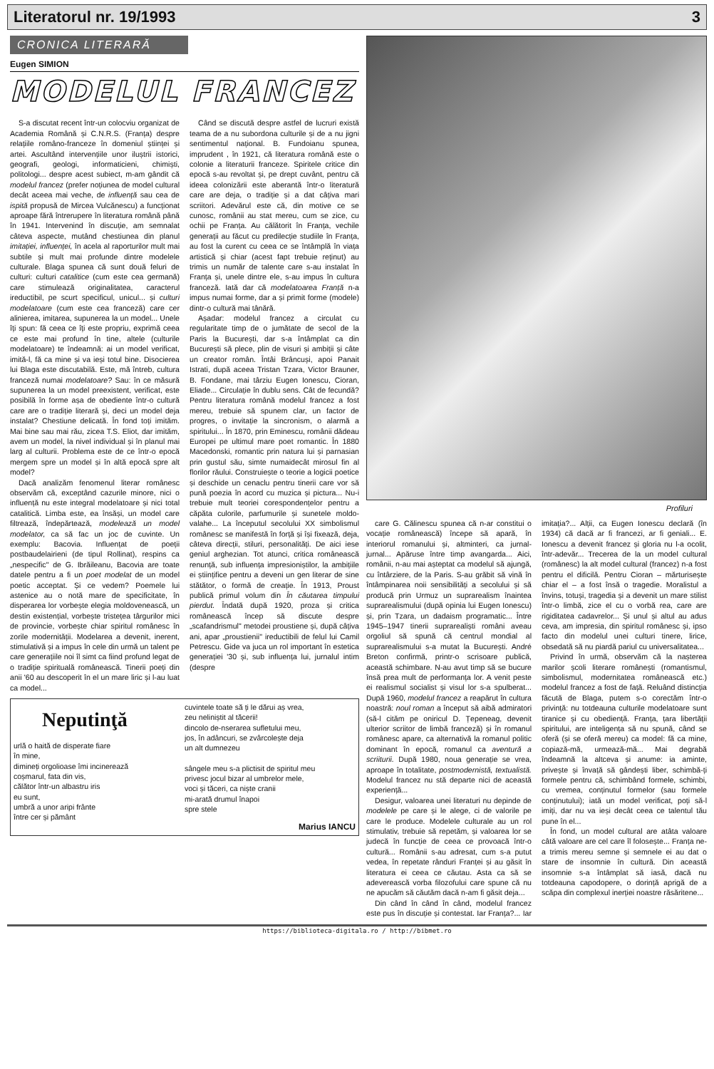Literatorul nr. 19/1993 3
CRONICA LITERARĂ
Eugen SIMION
MODELUL FRANCEZ
S-a discutat recent într-un colocviu organizat de Academia Română și C.N.R.S. (Franța) despre relațiile româno-franceze în domeniul științei și artei. Ascultând intervențiile unor iluștrii istorici, geografi, geologi, informaticieni, chimiști, politologi... despre acest subiect, m-am gândit că modelul francez (prefer noțiunea de model cultural decât aceea mai veche, de influență sau cea de ispită propusă de Mircea Vulcănescu) a funcționat aproape fără întrerupere în literatura română până în 1941. Intervenind în discuție, am semnalat câteva aspecte, mutând chestiunea din planul imitației, influenței, în acela al raporturilor mult mai subtile și mult mai profunde dintre modelele culturale. Blaga spunea că sunt două feluri de culturi: culturi catalitice (cum este cea germană) care stimulează originalitatea, caracterul ireductibil, pe scurt specificul, unicul... și culturi modelatoare (cum este cea franceză) care cer alinierea, imitarea, supunerea la un model... Unele îți spun: fă ceea ce îți este propriu, exprimă ceea ce este mai profund în tine, altele (culturile modelatoare) te îndeamnă: ai un model verificat, imită-l, fă ca mine și va ieși totul bine. Disocierea lui Blaga este discutabilă. Este, mă întreb, cultura franceză numai modelatoare? Sau: în ce măsură supunerea la un model preexistent, verificat, este posibilă în forme așa de obediente într-o cultură care are o tradiție literară și, deci un model deja instalat? Chestiune delicată. În fond toți imităm. Mai bine sau mai rău, zicea T.S. Eliot, dar imităm, avem un model, la nivel individual și în planul mai larg al culturii. Problema este de ce într-o epocă mergem spre un model și în altă epocă spre alt model?
Dacă analizăm fenomenul literar românesc observăm că, exceptând cazurile minore, nici o influență nu este integral modelatoare și nici total catalitică. Limba este, ea însăși, un model care filtrează, îndepărtează, modelează un model modelator, ca să fac un joc de cuvinte. Un exemplu: Bacovia. Influențat de poeții postbaudelairieni (de tipul Rollinat), respins ca „nespecific" de G. Ibrăileanu, Bacovia are toate datele pentru a fi un poet modelat de un model poetic acceptat. Și ce vedem? Poemele lui astenice au o notă mare de specificitate, în disperarea lor vorbește elegia moldovenească, un destin existențial, vorbește tristețea târgurilor mici de provincie, vorbește chiar spiritul românesc în zorile modernității. Modelarea a devenit, inerent, stimulativă și a impus în cele din urmă un talent pe care generațiile noi îl simt ca fiind profund legat de o tradiție spirituală românească. Tinerii poeți din anii '60 au descoperit în el un mare liric și l-au luat ca model...
Când se discută despre astfel de lucruri există teama de a nu subordona culturile și de a nu jigni sentimentul național. B. Fundoianu spunea, imprudent , în 1921, că literatura română este o colonie a literaturii franceze. Spiritele critice din epocă s-au revoltat și, pe drept cuvânt, pentru că ideea colonizării este aberantă într-o literatură care are deja, o tradiție și a dat câțiva mari scriitori. Adevărul este că, din motive ce se cunosc, românii au stat mereu, cum se zice, cu ochii pe Franța. Au călătorit în Franța, vechile generații au făcut cu predilecție studiile în Franța, au fost la curent cu ceea ce se întâmplă în viața artistică și chiar (acest fapt trebuie reținut) au trimis un număr de talente care s-au instalat în Franța și, unele dintre ele, s-au impus în cultura franceză. Iată dar că modelatoarea Franță n-a impus numai forme, dar a și primit forme (modele) dintr-o cultură mai tânără.
Așadar: modelul francez a circulat cu regularitate timp de o jumătate de secol de la Paris la București, dar s-a întâmplat ca din București să plece, plin de visuri și ambiții și câte un creator român. Întâi Brâncuși, apoi Panait Istrati, după aceea Tristan Tzara, Victor Brauner, B. Fondane, mai târziu Eugen Ionescu, Cioran, Eliade... Circulație în dublu sens. Cât de fecundă? Pentru literatura română modelul francez a fost mereu, trebuie să spunem clar, un factor de progres, o invitație la sincronism, o alarmă a spiritului... În 1870, prin Eminescu, românii dădeau Europei pe ultimul mare poet romantic. În 1880 Macedonski, romantic prin natura lui și parnasian prin gustul său, simte numaidecât mirosul fin al florilor răului. Construiește o teorie a logicii poetice și deschide un cenaclu pentru tinerii care vor să pună poezia în acord cu muzica și pictura... Nu-i trebuie mult teoriei corespondențelor pentru a căpăta culorile, parfumurile și sunetele moldo-valahe... La începutul secolului XX simbolismul românesc se manifestă în forță și își fixează, deja, câteva direcții, stiluri, personalități. De aici iese geniul arghezian. Tot atunci, critica românească renunță, sub influența impresioniștilor, la ambițiile ei științifice pentru a deveni un gen literar de sine stătător, o formă de creație. În 1913, Proust publică primul volum din În căutarea timpului pierdut. Îndată după 1920, proza și critica românească încep să discute despre „scafandrismul" metodei proustiene și, după câțiva ani, apar „proustienii" ireductibili de felul lui Camil Petrescu. Gide va juca un rol important în estetica generației '30 și, sub influența lui, jurnalul intim (despre
Neputinţă
urlă o haită de disperate fiare
în mine,
dimineți orgolioase îmi incinerează
coșmarul, fata din vis,
călător într-un albastru iris
eu sunt,
umbră a unor aripi frânte
între cer și pământ
cuvintele toate să ți le dărui aș vrea,
zeu neliniștit al tăcerii!
dincolo de-nserarea sufletului meu,
jos, în adâncuri, se zvârcolește deja
un alt dumnezeu
sângele meu s-a plictisit de spiritul meu
privesc jocul bizar al umbrelor mele,
voci și tăceri, ca niște cranii
mi-arată drumul înapoi
spre stele
Marius IANCU
Profiluri
care G. Călinescu spunea că n-ar constitui o vocație românească) începe să apară, în interiorul romanului și, altminteri, ca jurnal-jurnal... Apăruse între timp avangarda... Aici, românii, n-au mai așteptat ca modelul să ajungă, cu întârziere, de la Paris. S-au grăbit să vină în întâmpinarea noii sensibilități a secolului și să producă prin Urmuz un suprarealism înaintea suprarealismului (după opinia lui Eugen Ionescu) și, prin Tzara, un dadaism programatic... Între 1945–1947 tinerii suprarealiști români aveau orgoliul să spună că centrul mondial al suprarealismului s-a mutat la București. André Breton confirmă, printr-o scrisoare publică, această schimbare. N-au avut timp să se bucure însă prea mult de performanța lor. A venit peste ei realismul socialist și visul lor s-a spulberat... După 1960, modelul francez a reapărut în cultura noastră: noul roman a început să aibă admiratori (să-l cităm pe oniricul D. Țepeneag, devenit ulterior scriitor de limbă franceză) și în romanul românesc apare, ca alternativă la romanul politic dominant în epocă, romanul ca aventură a scriiturii. După 1980, noua generație se vrea, aproape în totalitate, postmodernistă, textualistă. Modelul francez nu stă departe nici de această experiență...
Desigur, valoarea unei literaturi nu depinde de modelele pe care și le alege, ci de valorile pe care le produce. Modelele culturale au un rol stimulativ, trebuie să repetăm, și valoarea lor se judecă în funcție de ceea ce provoacă într-o cultură... Românii s-au adresat, cum s-a putut vedea, în repetate rânduri Franței și au găsit în literatura ei ceea ce căutau. Asta ca să se adeverească vorba filozofului care spune că nu ne apucăm să căutăm dacă n-am fi găsit deja...
Din când în când în când, modelul francez este pus în discuție și contestat. Iar Franța?... Iar imitația?... Alții, ca Eugen Ionescu declară (în 1934) că dacă ar fi francezi, ar fi geniali... E. Ionescu a devenit francez și gloria nu l-a ocolit, într-adevăr... Trecerea de la un model cultural (românesc) la alt model cultural (francez) n-a fost pentru el dificilă. Pentru Cioran – mărturisește chiar el – a fost însă o tragedie. Moralistul a învins, totuși, tragedia și a devenit un mare stilist într-o limbă, zice el cu o vorbă rea, care are rigiditatea cadavrelor... Și unul și altul au adus ceva, am impresia, din spiritul românesc și, ipso facto din modelul unei culturi tinere, lirice, obsedată să nu piardă pariul cu universalitatea...
Privind în urmă, observăm că la nașterea marilor școli literare românești (romantismul, simbolismul, modernitatea românească etc.) modelul francez a fost de față. Reluând distincția făcută de Blaga, putem s-o corectăm într-o privință: nu totdeauna culturile modelatoare sunt tiranice și cu obediență. Franța, țara libertății spiritului, are inteligența să nu spună, când se oferă (și se oferă mereu) ca model: fă ca mine, copiază-mă, urmează-mă... Mai degrabă îndeamnă la altceva și anume: ia aminte, privește și învață să gândești liber, schimbă-ți formele pentru că, schimbând formele, schimbi, cu vremea, conținutul formelor (sau formele conținutului); iată un model verificat, poți să-l imiți, dar nu va ieși decât ceea ce talentul tău pune în el...
În fond, un model cultural are atâta valoare câtă valoare are cel care îl folosește... Franța ne-a trimis mereu semne și semnele ei au dat o stare de insomnie în cultură. Din această insomnie s-a întâmplat să iasă, dacă nu totdeauna capodopere, o dorință aprigă de a scăpa din complexul inerției noastre răsăritene...
https://biblioteca-digitala.ro / http://bibmet.ro